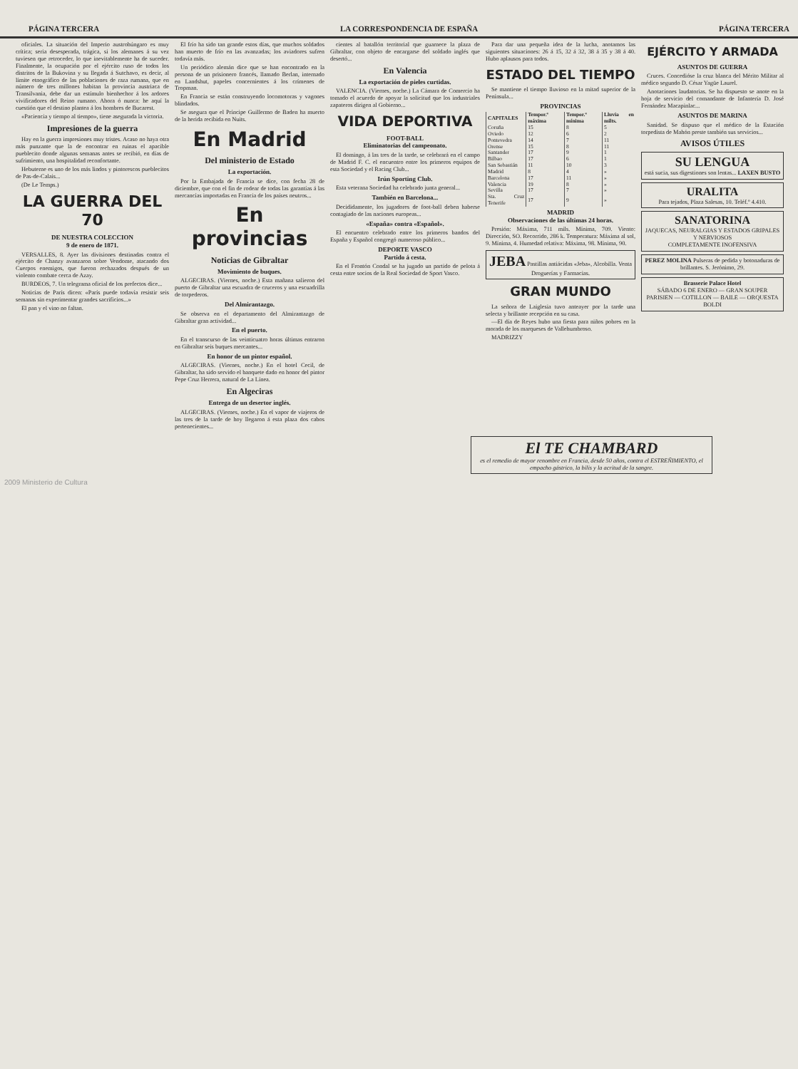PÁGINA TERCERA LA CORRESPONDENCIA DE ESPAÑA PÁGINA TERCERA
oficiales. La situación del Imperio austrohúngaro es muy crítica; seria desesperada, trágica, si los alemanes á su vez tuviesen que retroceder, lo que inevitablemente ha de suceder. Finalmente, la ocupación por el ejército ruso de todos los distritos de la Bukovina y su llegada á Sutchavo, es decir, al límite etnográfico de las poblaciones de raza rumana, que en número de tres millones habitan la provincia austriaca de Transilvania, debe dar un estímulo bienhechor á los ardores vivificadores del Reino rumano. Ahora ó nunca: he aquí la cuestión que el destino plantea á los hombres de Bucarest.
«Paciencia y tiempo al tiempo», tiene asegurada la victoria.
Impresiones de la guerra
Hay en la guerra impresiones muy tristes. Acaso no haya otra más punzante que la de encontrar en ruinas el apacible pueblecito donde algunas semanas antes se recibió, en días de sufrimiento, una hospitalidad reconfortante.
Hebuterne es uno de los más lindos y pintorescos pueblecitos de Pas-de-Calais...
(De Le Temps.)
LA GUERRA DEL 70
DE NUESTRA COLECCION
9 de enero de 1871.
VERSALLES, 8. Ayer las divisiones destinadas contra el ejército de Chanzy avanzaron sobre Vendome, atacando dos Cuerpos enemigos, que fueron rechazados después de un violento combate cerca de Azay.
BURDEOS, 7. Un telegrama oficial de los prefectos dice...
Noticias de París dicen: «París puede todavía resistir seis semanas sin experimentar grandes sacrificios...»
El pan y el vino no faltan.
El frío ha sido tan grande estos días, que muchos soldados han muerto de frío en las avanzadas; los aviadores sufren todavía más.
Un periódico alemán dice que se han encontrado en la persona de un prisionero francés, llamado Berlan, internado en Landshut, papeles concernientes á los crímenes de Tropman.
En Francia se están construyendo locomotoras y vagones blindados.
Se asegura que el Príncipe Guillermo de Baden ha muerto de la herida recibida en Nuits.
En Madrid
Del ministerio de Estado
La exportación.
Por la Embajada de Francia se dice, con fecha 28 de diciembre, que con el fin de rodear de todas las garantías á las mercancías importadas en Francia de los países neutros...
En provincias
Noticias de Gibraltar
Movimiento de buques.
ALGECIRAS. (Viernes, noche.) Esta mañana salieron del puerto de Gibraltar una escuadra de cruceros y una escuadrilla de torpederos.
Del Almirantazgo.
Se observa en el departamento del Almirantazgo de Gibraltar gran actividad...
En el puerto.
En el transcurso de las veinticuatro horas últimas entraron en Gibraltar seis buques mercantes...
En honor de un pintor español.
ALGECIRAS. (Viernes, noche.) En el hotel Cecil, de Gibraltar, ha sido servido el banquete dado en honor del pintor Pepe Cruz Herrera, natural de La Línea.
En Algeciras
Entrega de un desertor inglés.
ALGECIRAS. (Viernes, noche.) En el vapor de viajeros de las tres de la tarde de hoy llegaron á esta plaza dos cabos pertenecientes...
cientes al batallón territorial que guarnece la plaza de Gibraltar, con objeto de encargarse del soldado inglés que desertó...
En Valencia
La exportación de pieles curtidas.
VALENCIA. (Viernes, noche.) La Cámara de Comercio ha tomado el acuerdo de apoyar la solicitud que los industriales zapateros dirigen al Gobierno...
VIDA DEPORTIVA
FOOT-BALL
Eliminatorias del campeonato.
El domingo, á las tres de la tarde, se celebrará en el campo de Madrid F. C. el encuentro entre los primeros equipos de esta Sociedad y el Racing Club...
Irún Sporting Club.
Esta veterana Sociedad ha celebrado junta general...
También en Barcelona...
Decididamente, los jugadores de foot-ball deben haberse contagiado de las naciones europeas...
«España» contra «Español».
El encuentro celebrado entre los primeros bandos del España y Español congregó numeroso público...
DEPORTE VASCO
Partido á cesta.
En el Frontón Condal se ha jugado un partido de pelota á cesta entre socios de la Real Sociedad de Sport Vasco.
Para dar una pequeña idea de la lucha, anotamos las siguientes situaciones: 26 á 15, 32 á 32, 38 á 35 y 38 á 40. Hubo aplausos para todos.
ESTADO DEL TIEMPO
Se mantiene el tiempo lluvioso en la mitad superior de la Península...
PROVINCIAS
| CAPITALES | Tempor.ª máxima | Tempor.ª mínima | Lluvia en milts. |
| --- | --- | --- | --- |
| Coruña | 15 | 8 | 5 |
| Oviedo | 12 | 6 | 2 |
| Pontevedra | 14 | 7 | 11 |
| Orense | 15 | 8 | 11 |
| Santander | 17 | 9 | 1 |
| Bilbao | 17 | 6 | 1 |
| San Sebastián | 11 | 10 | 3 |
| Madrid | 8 | 4 | » |
| Barcelona | 17 | 11 | » |
| Valencia | 19 | 8 | » |
| Sevilla | 17 | 7 | » |
| Sta. Cruz Tenerife | 17 | 9 | » |
MADRID
Observaciones de las últimas 24 horas.
Presión: Máxima, 711 mils. Mínima, 709. Viento: Dirección, SO. Recorrido, 286 k. Temperatura: Máxima al sol, 9. Mínima, 4. Humedad relativa: Máxima, 98. Mínima, 90.
JEBA Pastillas antiácidas «Jeba», Alcobilla. Venta Droguerías y Farmacias.
GRAN MUNDO
La señora de Laiglesia tuvo anteayer por la tarde una selecta y brillante recepción en su casa.
—El día de Reyes hubo una fiesta para niños pobres en la morada de los marqueses de Vallehumbroso.
MADRIZZY
EJÉRCITO Y ARMADA
ASUNTOS DE GUERRA
Cruces. Concedióse la cruz blanca del Mérito Militar al médico segundo D. César Yagüe Laurel.
Anotaciones laudatorias. Se ha dispuesto se anote en la hoja de servicio del comandante de Infantería D. José Fernández Macapinlac...
ASUNTOS DE MARINA
Sanidad. Se dispuso que el médico de la Estación torpedista de Mahón preste también sus servicios...
AVISOS ÚTILES
SU LENGUA
está sucia, sus digestiones son lentas... LAXEN BUSTO
URALITA
Para tejados, Plaza Salesas, 10. Teléf.º 4.410.
SANATORINA
JAQUECAS, NEURALGIAS Y ESTADOS GRIPALES Y NERVIOSOS
COMPLETAMENTE INOFENSIVA
PEREZ MOLINA Pulseras de pedida y botonaduras de brillantes. S. Jerónimo, 29.
Brasserie Palace Hotel
SÁBADO 6 DE ENERO — GRAN SOUPER PARISIEN — COTILLON — BAILE — ORQUESTA BOLDI
El TE CHAMBARD
es el remedio de mayor renombre en Francia, desde 50 años, contra el ESTREÑIMIENTO, el empacho gástrico, la bilis y la acritud de la sangre.
2009 Ministerio de Cultura